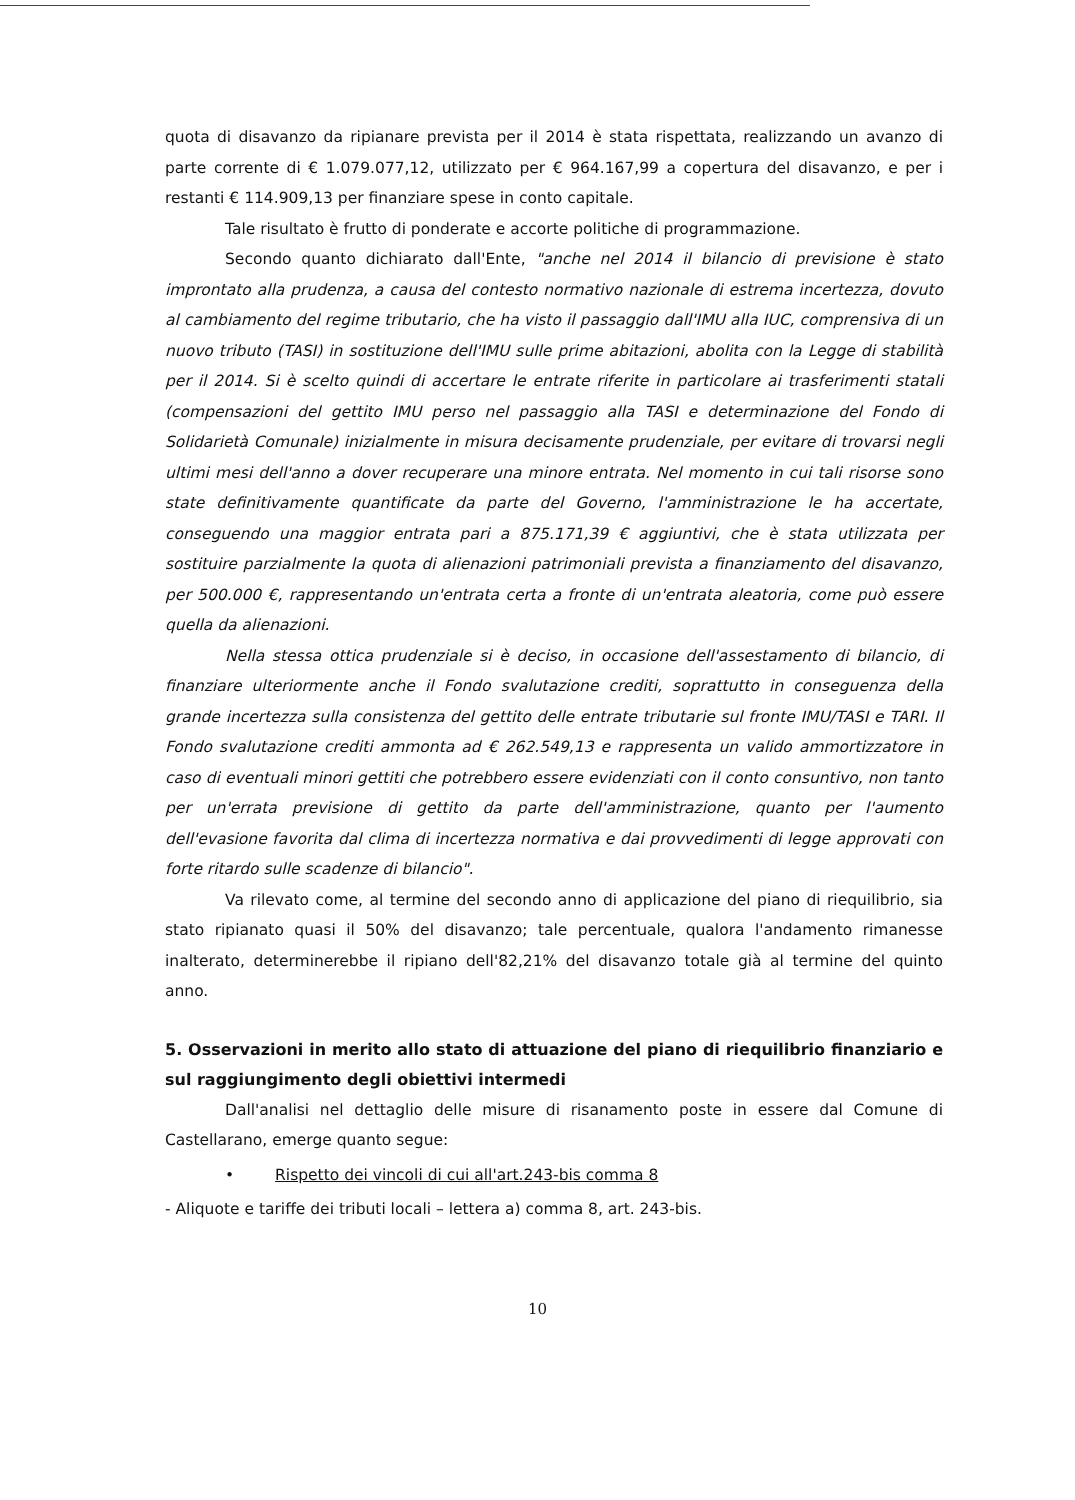quota di disavanzo da ripianare prevista per il 2014 è stata rispettata, realizzando un avanzo di parte corrente di € 1.079.077,12, utilizzato per € 964.167,99 a copertura del disavanzo, e per i restanti € 114.909,13 per finanziare spese in conto capitale.
Tale risultato è frutto di ponderate e accorte politiche di programmazione.
Secondo quanto dichiarato dall'Ente, "anche nel 2014 il bilancio di previsione è stato improntato alla prudenza, a causa del contesto normativo nazionale di estrema incertezza, dovuto al cambiamento del regime tributario, che ha visto il passaggio dall'IMU alla IUC, comprensiva di un nuovo tributo (TASI) in sostituzione dell'IMU sulle prime abitazioni, abolita con la Legge di stabilità per il 2014. Si è scelto quindi di accertare le entrate riferite in particolare ai trasferimenti statali (compensazioni del gettito IMU perso nel passaggio alla TASI e determinazione del Fondo di Solidarietà Comunale) inizialmente in misura decisamente prudenziale, per evitare di trovarsi negli ultimi mesi dell'anno a dover recuperare una minore entrata. Nel momento in cui tali risorse sono state definitivamente quantificate da parte del Governo, l'amministrazione le ha accertate, conseguendo una maggior entrata pari a 875.171,39 € aggiuntivi, che è stata utilizzata per sostituire parzialmente la quota di alienazioni patrimoniali prevista a finanziamento del disavanzo, per 500.000 €, rappresentando un'entrata certa a fronte di un'entrata aleatoria, come può essere quella da alienazioni.
Nella stessa ottica prudenziale si è deciso, in occasione dell'assestamento di bilancio, di finanziare ulteriormente anche il Fondo svalutazione crediti, soprattutto in conseguenza della grande incertezza sulla consistenza del gettito delle entrate tributarie sul fronte IMU/TASI e TARI. Il Fondo svalutazione crediti ammonta ad € 262.549,13 e rappresenta un valido ammortizzatore in caso di eventuali minori gettiti che potrebbero essere evidenziati con il conto consuntivo, non tanto per un'errata previsione di gettito da parte dell'amministrazione, quanto per l'aumento dell'evasione favorita dal clima di incertezza normativa e dai provvedimenti di legge approvati con forte ritardo sulle scadenze di bilancio".
Va rilevato come, al termine del secondo anno di applicazione del piano di riequilibrio, sia stato ripianato quasi il 50% del disavanzo; tale percentuale, qualora l'andamento rimanesse inalterato, determinerebbe il ripiano dell'82,21% del disavanzo totale già al termine del quinto anno.
5. Osservazioni in merito allo stato di attuazione del piano di riequilibrio finanziario e sul raggiungimento degli obiettivi intermedi
Dall'analisi nel dettaglio delle misure di risanamento poste in essere dal Comune di Castellarano, emerge quanto segue:
• Rispetto dei vincoli di cui all'art.243-bis comma 8
- Aliquote e tariffe dei tributi locali – lettera a) comma 8, art. 243-bis.
10